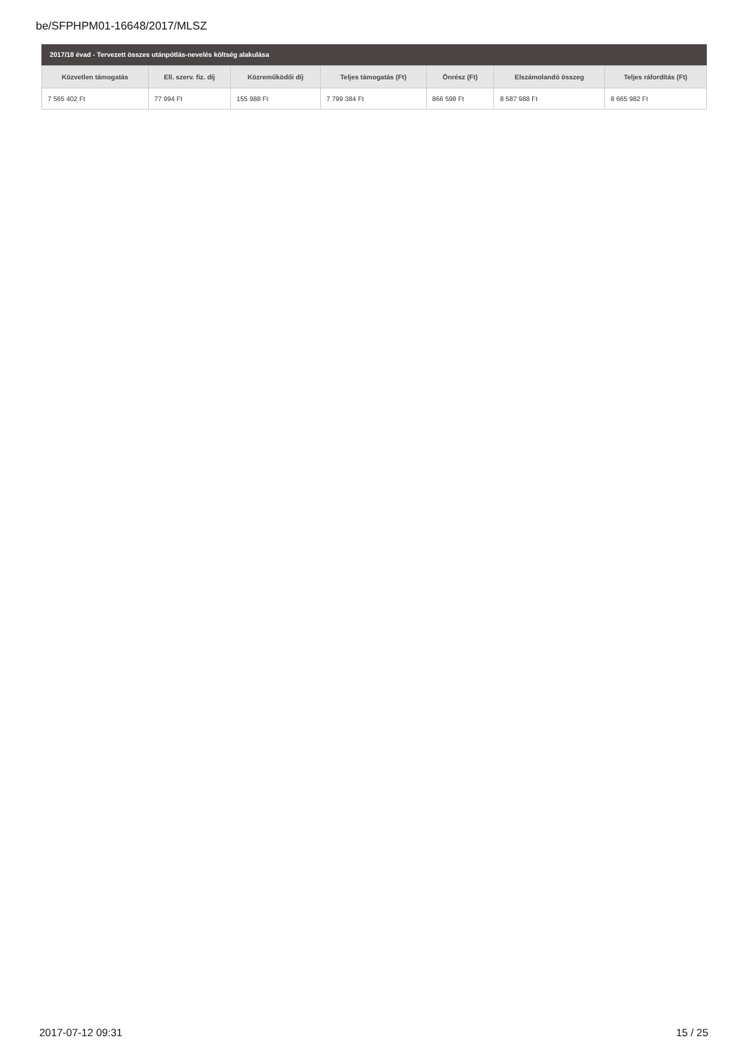be/SFPHPM01-16648/2017/MLSZ
2017/18 évad - Tervezett összes utánpótlás-nevelés költség alakulása
| Közvetlen támogatás | Ell. szerv. fiz. díj | Közreműködői díj | Teljes támogatás (Ft) | Önrész (Ft) | Elszámolandó összeg | Teljes ráfordítás (Ft) |
| --- | --- | --- | --- | --- | --- | --- |
| 7 565 402 Ft | 77 994 Ft | 155 988 Ft | 7 799 384 Ft | 866 598 Ft | 8 587 988 Ft | 8 665 982 Ft |
2017-07-12 09:31 15 / 25